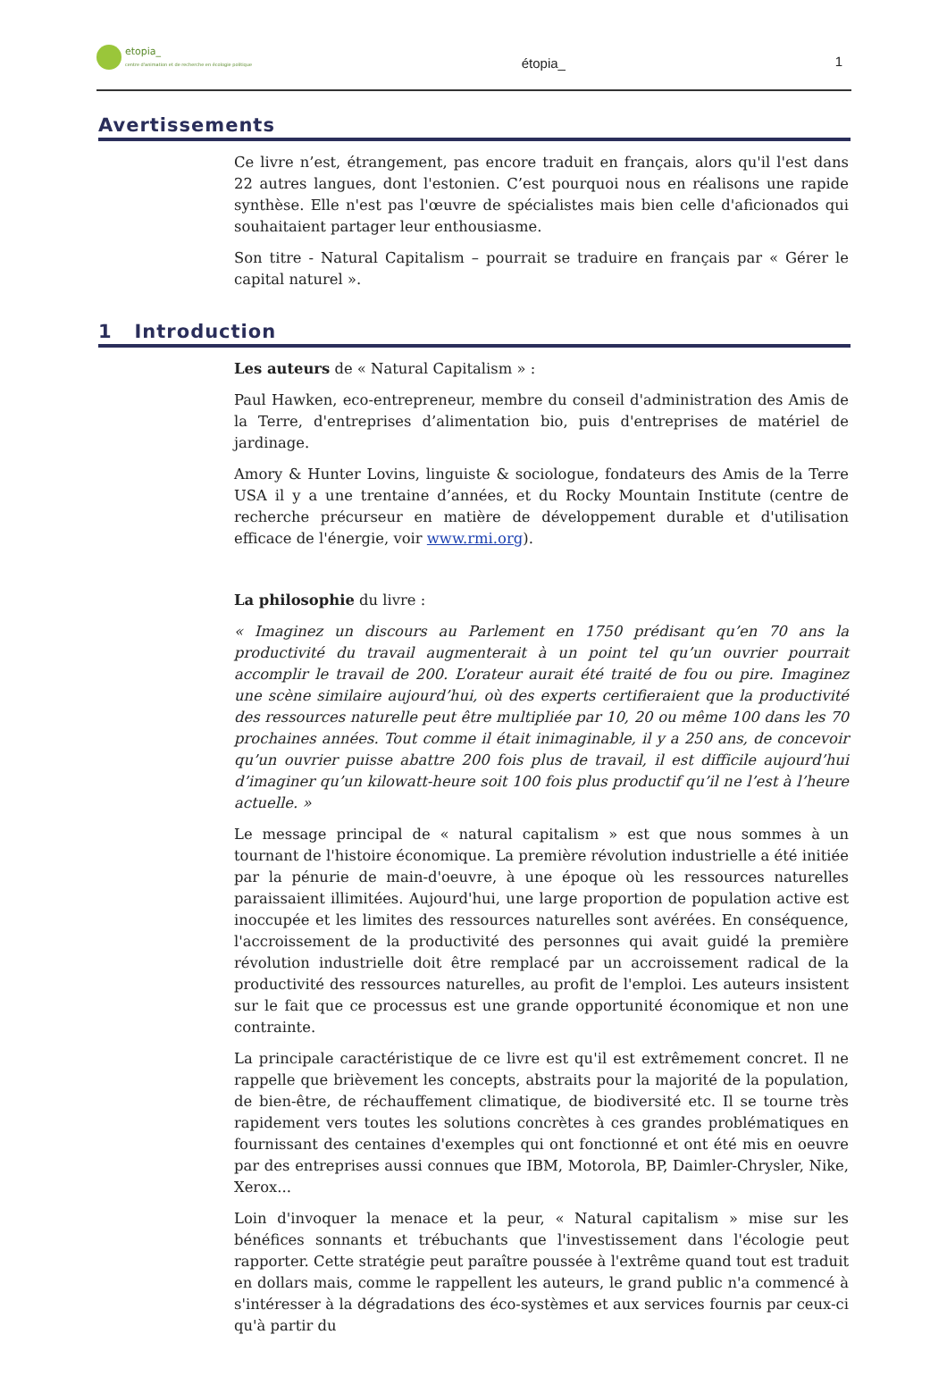etopia_
centre d'animation et de recherche en écologie politique
étopia_ 1
Avertissements
Ce livre n’est, étrangement, pas encore traduit en français, alors qu'il l'est dans 22 autres langues, dont l'estonien. C’est pourquoi nous en réalisons une rapide synthèse. Elle n'est pas l'œuvre de spécialistes mais bien celle d'aficionados qui souhaitaient partager leur enthousiasme.
Son titre - Natural Capitalism – pourrait se traduire en français par « Gérer le capital naturel ».
1 Introduction
Les auteurs de « Natural Capitalism » :
Paul Hawken, eco-entrepreneur, membre du conseil d'administration des Amis de la Terre, d'entreprises d’alimentation bio, puis d'entreprises de matériel de jardinage.
Amory & Hunter Lovins, linguiste & sociologue, fondateurs des Amis de la Terre USA il y a une trentaine d’années, et du Rocky Mountain Institute (centre de recherche précurseur en matière de développement durable et d'utilisation efficace de l'énergie, voir www.rmi.org).
La philosophie du livre :
« Imaginez un discours au Parlement en 1750 prédisant qu’en 70 ans la productivité du travail augmenterait à un point tel qu’un ouvrier pourrait accomplir le travail de 200. L’orateur aurait été traité de fou ou pire. Imaginez une scène similaire aujourd’hui, où des experts certifieraient que la productivité des ressources naturelle peut être multipliée par 10, 20 ou même 100 dans les 70 prochaines années. Tout comme il était inimaginable, il y a 250 ans, de concevoir qu’un ouvrier puisse abattre 200 fois plus de travail, il est difficile aujourd’hui d’imaginer qu’un kilowatt-heure soit 100 fois plus productif qu’il ne l’est à l’heure actuelle. »
Le message principal de « natural capitalism » est que nous sommes à un tournant de l'histoire économique. La première révolution industrielle a été initiée par la pénurie de main-d'oeuvre, à une époque où les ressources naturelles paraissaient illimitées. Aujourd'hui, une large proportion de population active est inoccupée et les limites des ressources naturelles sont avérées. En conséquence, l'accroissement de la productivité des personnes qui avait guidé la première révolution industrielle doit être remplacé par un accroissement radical de la productivité des ressources naturelles, au profit de l'emploi. Les auteurs insistent sur le fait que ce processus est une grande opportunité économique et non une contrainte.
La principale caractéristique de ce livre est qu'il est extrêmement concret. Il ne rappelle que brièvement les concepts, abstraits pour la majorité de la population, de bien-être, de réchauffement climatique, de biodiversité etc. Il se tourne très rapidement vers toutes les solutions concrètes à ces grandes problématiques en fournissant des centaines d'exemples qui ont fonctionné et ont été mis en oeuvre par des entreprises aussi connues que IBM, Motorola, BP, Daimler-Chrysler, Nike, Xerox...
Loin d'invoquer la menace et la peur, « Natural capitalism » mise sur les bénéfices sonnants et trébuchants que l'investissement dans l'écologie peut rapporter. Cette stratégie peut paraître poussée à l'extrême quand tout est traduit en dollars mais, comme le rappellent les auteurs, le grand public n'a commencé à s'intéresser à la dégradations des éco-systèmes et aux services fournis par ceux-ci qu'à partir du